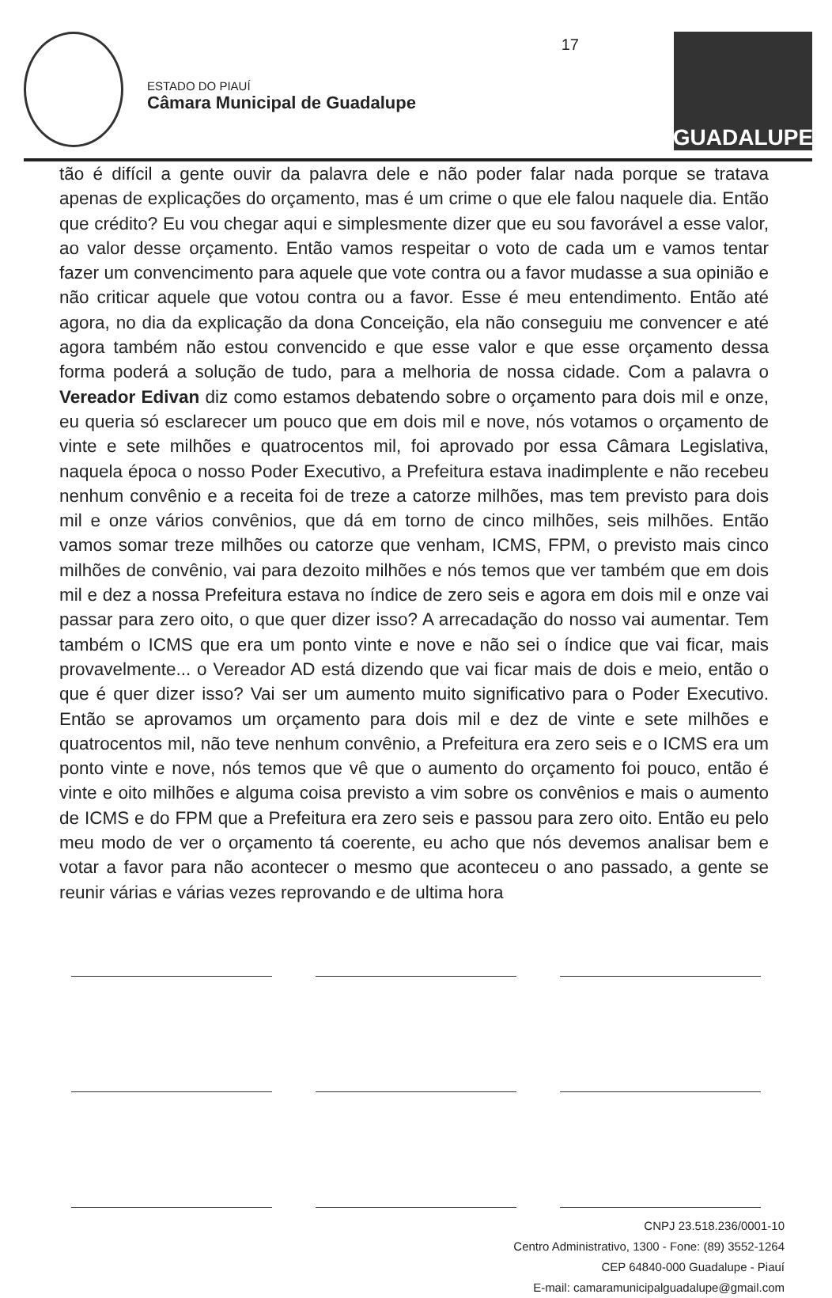ESTADO DO PIAUÍ
Câmara Municipal de Guadalupe
17
GUADALUPE
tão é difícil a gente ouvir da palavra dele e não poder falar nada porque se tratava apenas de explicações do orçamento, mas é um crime o que ele falou naquele dia. Então que crédito? Eu vou chegar aqui e simplesmente dizer que eu sou favorável a esse valor, ao valor desse orçamento. Então vamos respeitar o voto de cada um e vamos tentar fazer um convencimento para aquele que vote contra ou a favor mudasse a sua opinião e não criticar aquele que votou contra ou a favor. Esse é meu entendimento. Então até agora, no dia da explicação da dona Conceição, ela não conseguiu me convencer e até agora também não estou convencido e que esse valor e que esse orçamento dessa forma poderá a solução de tudo, para a melhoria de nossa cidade. Com a palavra o Vereador Edivan diz como estamos debatendo sobre o orçamento para dois mil e onze, eu queria só esclarecer um pouco que em dois mil e nove, nós votamos o orçamento de vinte e sete milhões e quatrocentos mil, foi aprovado por essa Câmara Legislativa, naquela época o nosso Poder Executivo, a Prefeitura estava inadimplente e não recebeu nenhum convênio e a receita foi de treze a catorze milhões, mas tem previsto para dois mil e onze vários convênios, que dá em torno de cinco milhões, seis milhões. Então vamos somar treze milhões ou catorze que venham, ICMS, FPM, o previsto mais cinco milhões de convênio, vai para dezoito milhões e nós temos que ver também que em dois mil e dez a nossa Prefeitura estava no índice de zero seis e agora em dois mil e onze vai passar para zero oito, o que quer dizer isso? A arrecadação do nosso vai aumentar. Tem também o ICMS que era um ponto vinte e nove e não sei o índice que vai ficar, mais provavelmente... o Vereador AD está dizendo que vai ficar mais de dois e meio, então o que é quer dizer isso? Vai ser um aumento muito significativo para o Poder Executivo. Então se aprovamos um orçamento para dois mil e dez de vinte e sete milhões e quatrocentos mil, não teve nenhum convênio, a Prefeitura era zero seis e o ICMS era um ponto vinte e nove, nós temos que vê que o aumento do orçamento foi pouco, então é vinte e oito milhões e alguma coisa previsto a vim sobre os convênios e mais o aumento de ICMS e do FPM que a Prefeitura era zero seis e passou para zero oito. Então eu pelo meu modo de ver o orçamento tá coerente, eu acho que nós devemos analisar bem e votar a favor para não acontecer o mesmo que aconteceu o ano passado, a gente se reunir várias e várias vezes reprovando e de ultima hora
CNPJ 23.518.236/0001-10
Centro Administrativo, 1300 - Fone: (89) 3552-1264
CEP 64840-000 Guadalupe - Piauí
E-mail: camaramunicipalguadalupe@gmail.com